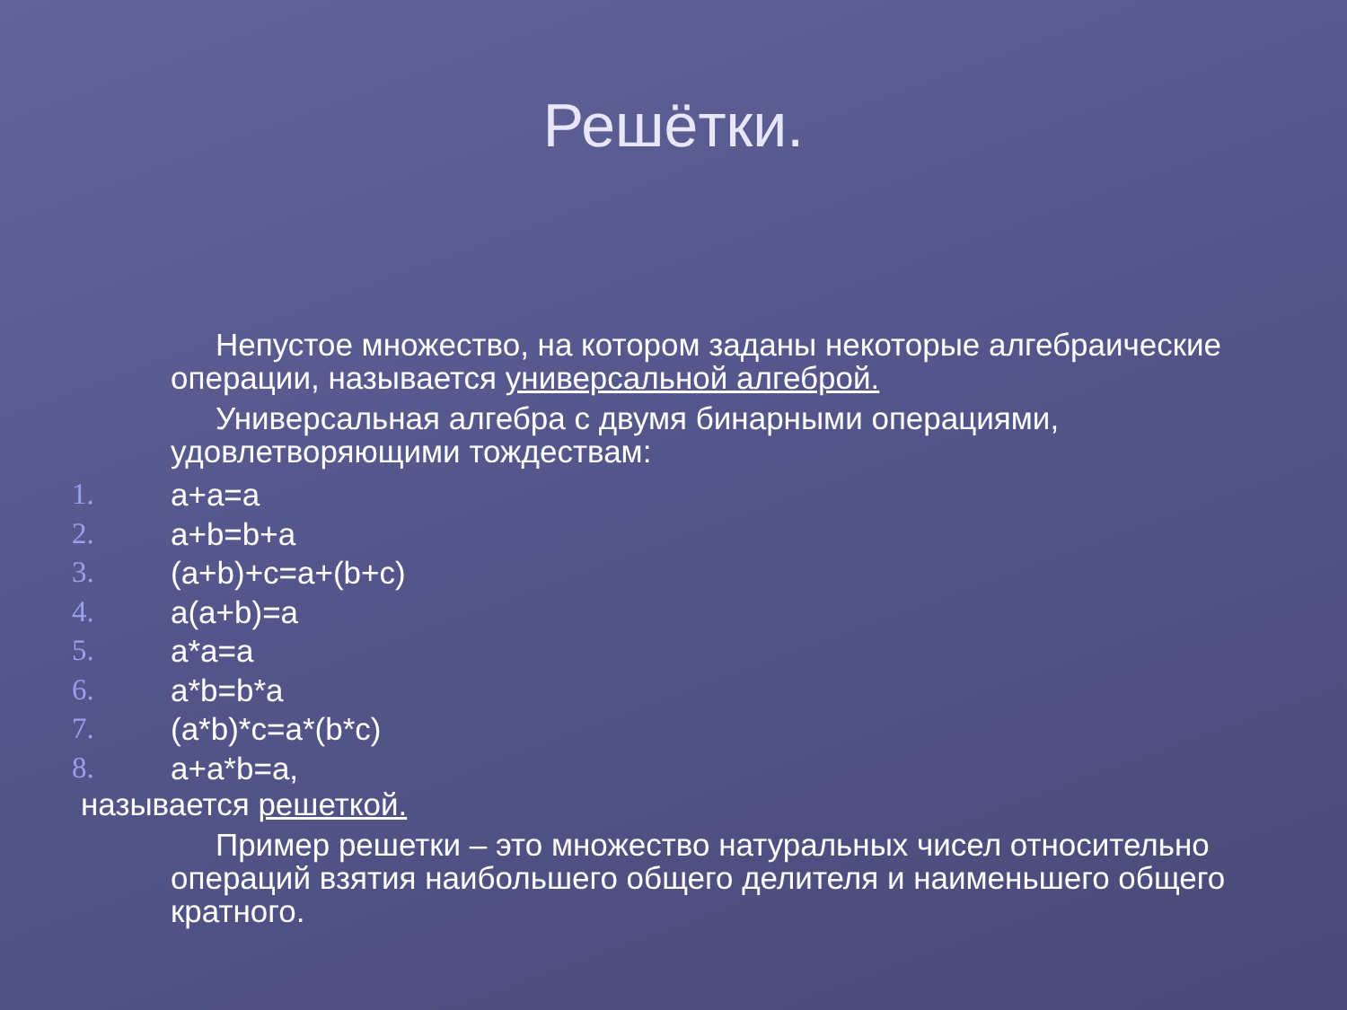Решётки.
Непустое множество, на котором заданы некоторые алгебраические операции, называется универсальной алгеброй.
Универсальная алгебра с двумя бинарными операциями, удовлетворяющими тождествам:
1. a+a=a
2. a+b=b+a
3. (a+b)+c=a+(b+c)
4. a(a+b)=a
5. a*a=a
6. a*b=b*a
7. (a*b)*c=a*(b*c)
8. a+a*b=a,
называется решеткой.
Пример решетки – это множество натуральных чисел относительно операций взятия наибольшего общего делителя и наименьшего общего кратного.